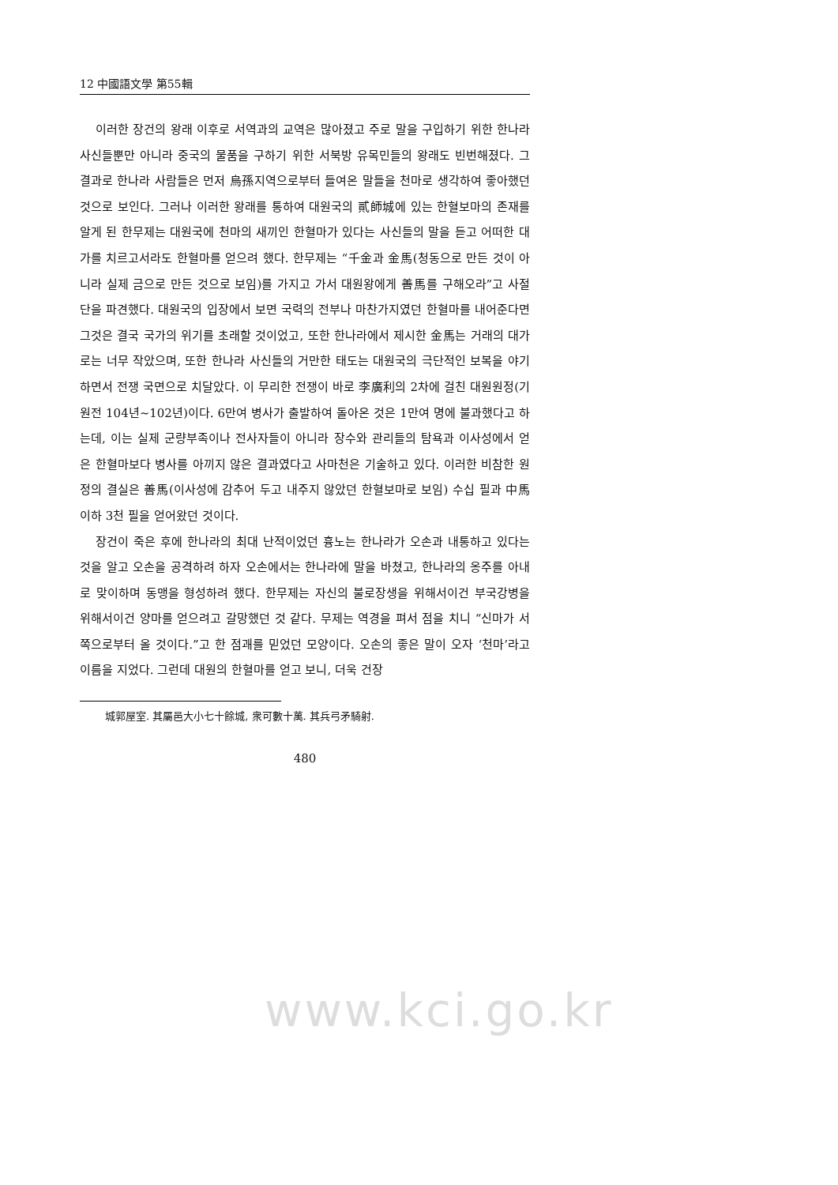12 中國語文學 第55輯
이러한 장건의 왕래 이후로 서역과의 교역은 많아졌고 주로 말을 구입하기 위한 한나라 사신들뿐만 아니라 중국의 물품을 구하기 위한 서북방 유목민들의 왕래도 빈번해졌다. 그 결과로 한나라 사람들은 먼저 烏孫지역으로부터 들여온 말들을 천마로 생각하여 좋아했던 것으로 보인다. 그러나 이러한 왕래를 통하여 대원국의 貳師城에 있는 한혈보마의 존재를 알게 된 한무제는 대원국에 천마의 새끼인 한혈마가 있다는 사신들의 말을 듣고 어떠한 대가를 치르고서라도 한혈마를 얻으려 했다. 한무제는 “千金과 金馬(청동으로 만든 것이 아니라 실제 금으로 만든 것으로 보임)를 가지고 가서 대원왕에게 善馬를 구해오라”고 사절단을 파견했다. 대원국의 입장에서 보면 국력의 전부나 마찬가지였던 한혈마를 내어준다면 그것은 결국 국가의 위기를 초래할 것이었고, 또한 한나라에서 제시한 金馬는 거래의 대가로는 너무 작았으며, 또한 한나라 사신들의 거만한 태도는 대원국의 극단적인 보복을 야기하면서 전쟁 국면으로 치달았다. 이 무리한 전쟁이 바로 李廣利의 2차에 걸친 대원원정(기원전 104년~102년)이다. 6만여 병사가 출발하여 돌아온 것은 1만여 명에 불과했다고 하는데, 이는 실제 군량부족이나 전사자들이 아니라 장수와 관리들의 탐욕과 이사성에서 얻은 한혈마보다 병사를 아끼지 않은 결과였다고 사마천은 기술하고 있다. 이러한 비참한 원정의 결실은 善馬(이사성에 감추어 두고 내주지 않았던 한혈보마로 보임) 수십 필과 中馬이하 3천 필을 얻어왔던 것이다.
장건이 죽은 후에 한나라의 최대 난적이었던 흉노는 한나라가 오손과 내통하고 있다는 것을 알고 오손을 공격하려 하자 오손에서는 한나라에 말을 바쳤고, 한나라의 옹주를 아내로 맞이하며 동맹을 형성하려 했다. 한무제는 자신의 불로장생을 위해서이건 부국강병을 위해서이건 양마를 얻으려고 갈망했던 것 같다. 무제는 역경을 펴서 점을 치니 “신마가 서쪽으로부터 올 것이다.”고 한 점괘를 믿었던 모양이다. 오손의 좋은 말이 오자 ‘천마’라고 이름을 지었다. 그런데 대원의 한혈마를 얻고 보니, 더욱 건장
城郭屋室. 其屬邑大小七十餘城, 衆可數十萬. 其兵弓矛騎射.
480
www.kci.go.kr